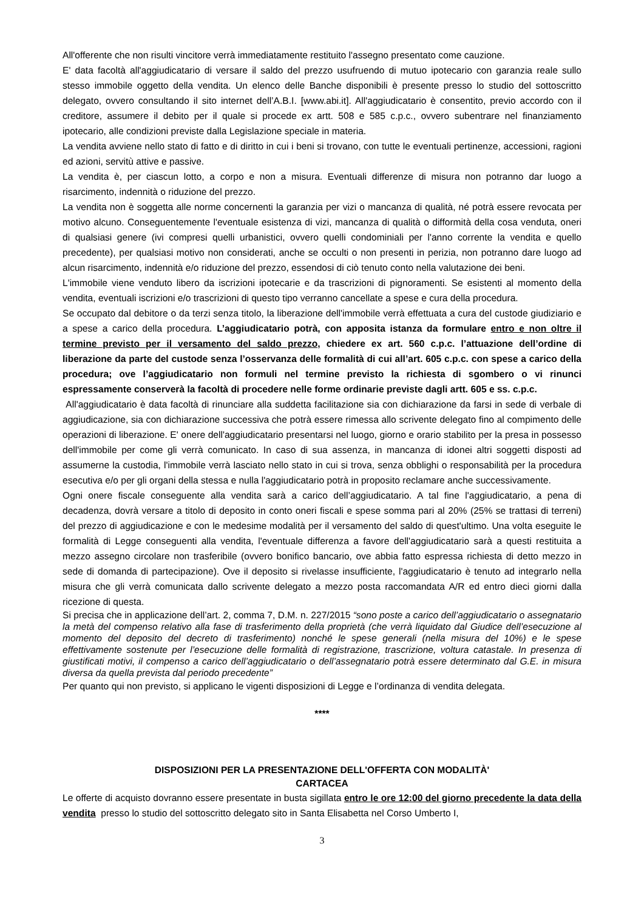All'offerente che non risulti vincitore verrà immediatamente restituito l'assegno presentato come cauzione.
E' data facoltà all'aggiudicatario di versare il saldo del prezzo usufruendo di mutuo ipotecario con garanzia reale sullo stesso immobile oggetto della vendita. Un elenco delle Banche disponibili è presente presso lo studio del sottoscritto delegato, ovvero consultando il sito internet dell’A.B.I. [www.abi.it]. All'aggiudicatario è consentito, previo accordo con il creditore, assumere il debito per il quale si procede ex artt. 508 e 585 c.p.c., ovvero subentrare nel finanziamento ipotecario, alle condizioni previste dalla Legislazione speciale in materia.
La vendita avviene nello stato di fatto e di diritto in cui i beni si trovano, con tutte le eventuali pertinenze, accessioni, ragioni ed azioni, servitù attive e passive.
La vendita è, per ciascun lotto, a corpo e non a misura. Eventuali differenze di misura non potranno dar luogo a risarcimento, indennità o riduzione del prezzo.
La vendita non è soggetta alle norme concernenti la garanzia per vizi o mancanza di qualità, né potrà essere revocata per motivo alcuno. Conseguentemente l'eventuale esistenza di vizi, mancanza di qualità o difformità della cosa venduta, oneri di qualsiasi genere (ivi compresi quelli urbanistici, ovvero quelli condominiali per l'anno corrente la vendita e quello precedente), per qualsiasi motivo non considerati, anche se occulti o non presenti in perizia, non potranno dare luogo ad alcun risarcimento, indennità e/o riduzione del prezzo, essendosi di ciò tenuto conto nella valutazione dei beni.
L'immobile viene venduto libero da iscrizioni ipotecarie e da trascrizioni di pignoramenti. Se esistenti al momento della vendita, eventuali iscrizioni e/o trascrizioni di questo tipo verranno cancellate a spese e cura della procedura.
Se occupato dal debitore o da terzi senza titolo, la liberazione dell'immobile verrà effettuata a cura del custode giudiziario e a spese a carico della procedura. L’aggiudicatario potrà, con apposita istanza da formulare entro e non oltre il termine previsto per il versamento del saldo prezzo, chiedere ex art. 560 c.p.c. l’attuazione dell’ordine di liberazione da parte del custode senza l’osservanza delle formalità di cui all’art. 605 c.p.c. con spese a carico della procedura; ove l’aggiudicatario non formuli nel termine previsto la richiesta di sgombero o vi rinunci espressamente conserverà la facoltà di procedere nelle forme ordinarie previste dagli artt. 605 e ss. c.p.c.
All'aggiudicatario è data facoltà di rinunciare alla suddetta facilitazione sia con dichiarazione da farsi in sede di verbale di aggiudicazione, sia con dichiarazione successiva che potrà essere rimessa allo scrivente delegato fino al compimento delle operazioni di liberazione. E' onere dell'aggiudicatario presentarsi nel luogo, giorno e orario stabilito per la presa in possesso dell'immobile per come gli verrà comunicato. In caso di sua assenza, in mancanza di idonei altri soggetti disposti ad assumerne la custodia, l'immobile verrà lasciato nello stato in cui si trova, senza obblighi o responsabilità per la procedura esecutiva e/o per gli organi della stessa e nulla l'aggiudicatario potrà in proposito reclamare anche successivamente.
Ogni onere fiscale conseguente alla vendita sarà a carico dell’aggiudicatario. A tal fine l'aggiudicatario, a pena di decadenza, dovrà versare a titolo di deposito in conto oneri fiscali e spese somma pari al 20% (25% se trattasi di terreni) del prezzo di aggiudicazione e con le medesime modalità per il versamento del saldo di quest'ultimo. Una volta eseguite le formalità di Legge conseguenti alla vendita, l'eventuale differenza a favore dell'aggiudicatario sarà a questi restituita a mezzo assegno circolare non trasferibile (ovvero bonifico bancario, ove abbia fatto espressa richiesta di detto mezzo in sede di domanda di partecipazione). Ove il deposito si rivelasse insufficiente, l'aggiudicatario è tenuto ad integrarlo nella misura che gli verrà comunicata dallo scrivente delegato a mezzo posta raccomandata A/R ed entro dieci giorni dalla ricezione di questa.
Si precisa che in applicazione dell’art. 2, comma 7, D.M. n. 227/2015 “sono poste a carico dell’aggiudicatario o assegnatario la metà del compenso relativo alla fase di trasferimento della proprietà (che verrà liquidato dal Giudice dell’esecuzione al momento del deposito del decreto di trasferimento) nonché le spese generali (nella misura del 10%) e le spese effettivamente sostenute per l’esecuzione delle formalità di registrazione, trascrizione, voltura catastale. In presenza di giustificati motivi, il compenso a carico dell’aggiudicatario o dell’assegnatario potrà essere determinato dal G.E. in misura diversa da quella prevista dal periodo precedente”
Per quanto qui non previsto, si applicano le vigenti disposizioni di Legge e l’ordinanza di vendita delegata.
****
DISPOSIZIONI PER LA PRESENTAZIONE DELL'OFFERTA CON MODALITÀ'
CARTACEA
Le offerte di acquisto dovranno essere presentate in busta sigillata entro le ore 12:00 del giorno precedente la data della vendita presso lo studio del sottoscritto delegato sito in Santa Elisabetta nel Corso Umberto I,
3